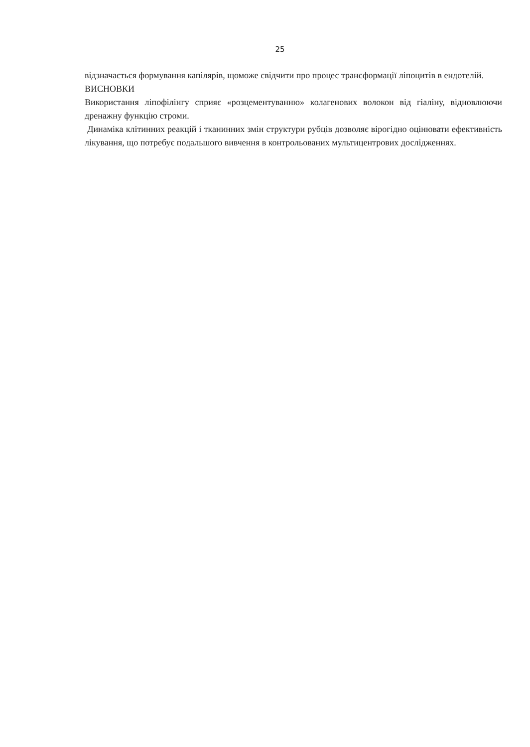25
відзначається формування капілярів, щоможе свідчити про процес трансформації ліпоцитів в ендотелій.
ВИСНОВКИ
Використання ліпофілінгу сприяє «розцементуванню» колагенових волокон від гіаліну, відновлюючи дренажну функцію строми.
Динаміка клітинних реакцій і тканинних змін структури рубців дозволяє вірогідно оцінювати ефективність лікування, що потребує подальшого вивчення в контрольованих мультицентрових дослідженнях.